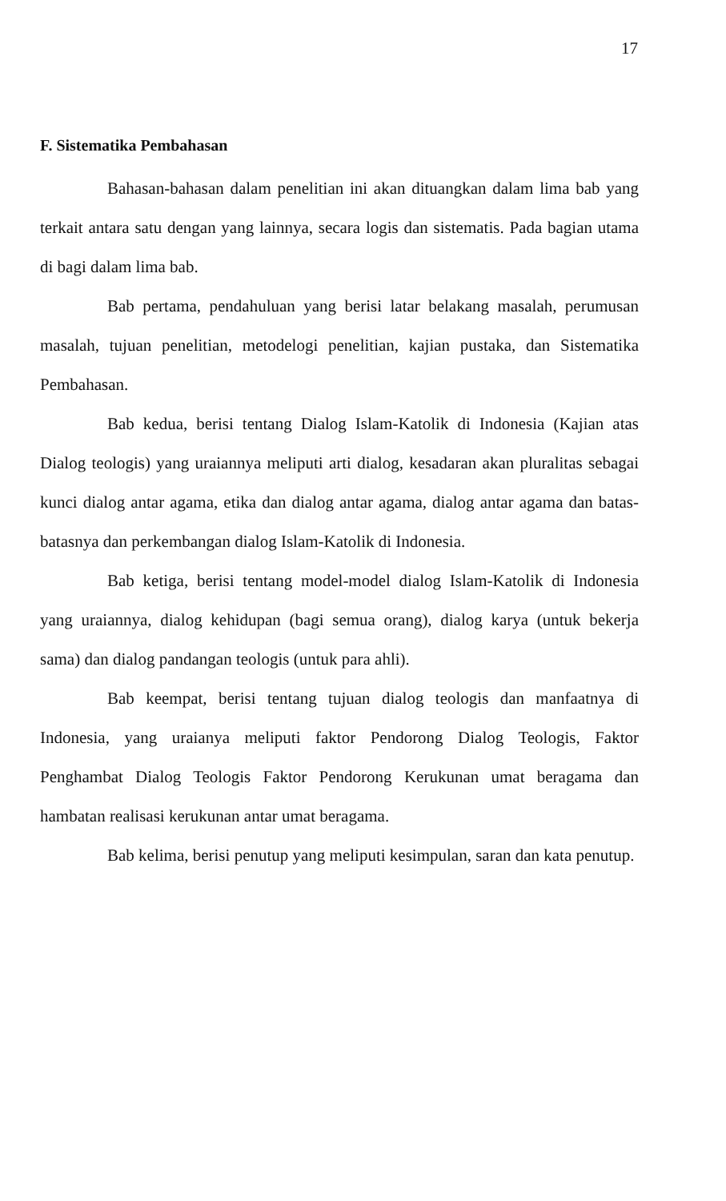17
F. Sistematika Pembahasan
Bahasan-bahasan dalam penelitian ini akan dituangkan dalam lima bab yang terkait antara satu dengan yang lainnya, secara logis dan sistematis. Pada bagian utama di bagi dalam lima bab.
Bab pertama, pendahuluan yang berisi latar belakang masalah, perumusan masalah, tujuan penelitian, metodelogi penelitian, kajian pustaka, dan Sistematika Pembahasan.
Bab kedua, berisi tentang Dialog Islam-Katolik di Indonesia (Kajian atas Dialog teologis) yang uraiannya meliputi arti dialog, kesadaran akan pluralitas sebagai kunci dialog antar agama, etika dan dialog antar agama, dialog antar agama dan batas-batasnya dan perkembangan dialog Islam-Katolik di Indonesia.
Bab ketiga, berisi tentang model-model dialog Islam-Katolik di Indonesia yang uraiannya, dialog kehidupan (bagi semua orang), dialog karya (untuk bekerja sama) dan dialog pandangan teologis (untuk para ahli).
Bab keempat, berisi tentang tujuan dialog teologis dan manfaatnya di Indonesia, yang uraianya meliputi faktor Pendorong Dialog Teologis, Faktor Penghambat Dialog Teologis Faktor Pendorong Kerukunan umat beragama dan hambatan realisasi kerukunan antar umat beragama.
Bab kelima, berisi penutup yang meliputi kesimpulan, saran dan kata penutup.